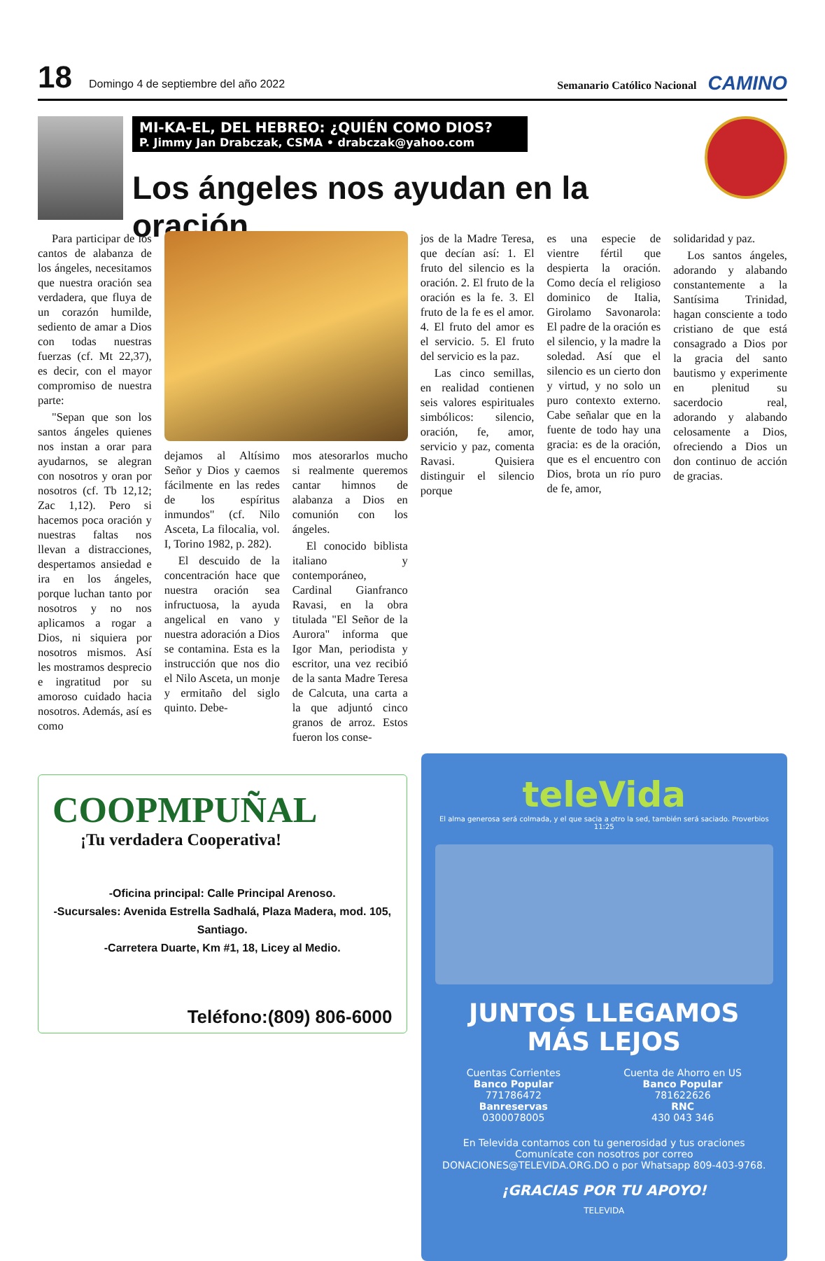18 Domingo 4 de septiembre del año 2022 Semanario Católico Nacional CAMINO
MI-KA-EL, DEL HEBREO: ¿QUIÉN COMO DIOS?
P. Jimmy Jan Drabczak, CSMA • drabczak@yahoo.com
Los ángeles nos ayudan en la oración
Para participar de los cantos de alabanza de los ángeles, necesitamos que nuestra oración sea verdadera, que fluya de un corazón humilde, sediento de amar a Dios con todas nuestras fuerzas (cf. Mt 22,37), es decir, con el mayor compromiso de nuestra parte:
"Sepan que son los santos ángeles quienes nos instan a orar para ayudarnos, se alegran con nosotros y oran por nosotros (cf. Tb 12,12; Zac 1,12). Pero si hacemos poca oración y nuestras faltas nos llevan a distracciones, despertamos ansiedad e ira en los ángeles, porque luchan tanto por nosotros y no nos aplicamos a rogar a Dios, ni siquiera por nosotros mismos. Así les mostramos desprecio e ingratitud por su amoroso cuidado hacia nosotros. Además, así es como
dejamos al Altísimo Señor y Dios y caemos fácilmente en las redes de los espíritus inmundos" (cf. Nilo Asceta, La filocalia, vol. I, Torino 1982, p. 282).
El descuido de la concentración hace que nuestra oración sea infructuosa, la ayuda angelical en vano y nuestra adoración a Dios se contamina. Esta es la instrucción que nos dio el Nilo Asceta, un monje y ermitaño del siglo quinto. Debe-
mos atesorarlos mucho si realmente queremos cantar himnos de alabanza a Dios en comunión con los ángeles.
El conocido biblista italiano y contemporáneo, Cardinal Gianfranco Ravasi, en la obra titulada "El Señor de la Aurora" informa que Igor Man, periodista y escritor, una vez recibió de la santa Madre Teresa de Calcuta, una carta a la que adjuntó cinco granos de arroz. Estos fueron los conse-
jos de la Madre Teresa, que decían así: 1. El fruto del silencio es la oración. 2. El fruto de la oración es la fe. 3. El fruto de la fe es el amor. 4. El fruto del amor es el servicio. 5. El fruto del servicio es la paz.
Las cinco semillas, en realidad contienen seis valores espirituales simbólicos: silencio, oración, fe, amor, servicio y paz, comenta Ravasi. Quisiera distinguir el silencio porque
es una especie de vientre fértil que despierta la oración. Como decía el religioso dominico de Italia, Girolamo Savonarola: El padre de la oración es el silencio, y la madre la soledad. Así que el silencio es un cierto don y virtud, y no solo un puro contexto externo. Cabe señalar que en la fuente de todo hay una gracia: es de la oración, que es el encuentro con Dios, brota un río puro de fe, amor,
solidaridad y paz.
Los santos ángeles, adorando y alabando constantemente a la Santísima Trinidad, hagan consciente a todo cristiano de que está consagrado a Dios por la gracia del santo bautismo y experimente en plenitud su sacerdocio real, adorando y alabando celosamente a Dios, ofreciendo a Dios un don continuo de acción de gracias.
COOPMPUÑAL
¡Tu verdadera Cooperativa!
-Oficina principal: Calle Principal Arenoso.
-Sucursales: Avenida Estrella Sadhalá, Plaza Madera, mod. 105, Santiago.
-Carretera Duarte, Km #1, 18, Licey al Medio.
Teléfono:(809) 806-6000
teleVida
El alma generosa será colmada, y el que sacia a otro la sed, también será saciado. Proverbios 11:25
JUNTOS LLEGAMOS MÁS LEJOS
Cuentas Corrientes
Banco Popular
771786472
Banreservas
0300078005
Cuenta de Ahorro en US
Banco Popular
781622626
RNC
430 043 346
En Televida contamos con tu generosidad y tus oraciones
Comunícate con nosotros por correo DONACIONES@TELEVIDA.ORG.DO o por Whatsapp 809-403-9768.
¡GRACIAS POR TU APOYO!
TELEVIDA